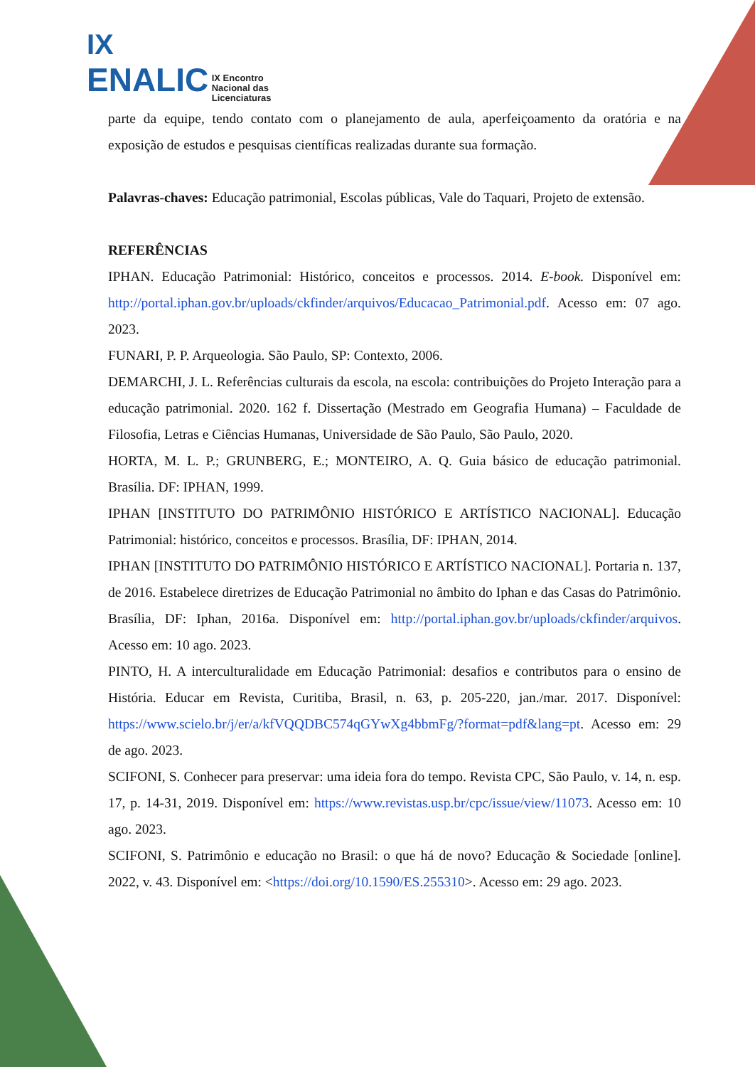IX
ENALIC IX Encontro
Nacional das
Licenciaturas
parte da equipe, tendo contato com o planejamento de aula, aperfeiçoamento da oratória e na exposição de estudos e pesquisas científicas realizadas durante sua formação.
Palavras-chaves: Educação patrimonial, Escolas públicas, Vale do Taquari, Projeto de extensão.
REFERÊNCIAS
IPHAN. Educação Patrimonial: Histórico, conceitos e processos. 2014. E-book. Disponível em: http://portal.iphan.gov.br/uploads/ckfinder/arquivos/Educacao_Patrimonial.pdf. Acesso em: 07 ago. 2023.
FUNARI, P. P. Arqueologia. São Paulo, SP: Contexto, 2006.
DEMARCHI, J. L. Referências culturais da escola, na escola: contribuições do Projeto Interação para a educação patrimonial. 2020. 162 f. Dissertação (Mestrado em Geografia Humana) – Faculdade de Filosofia, Letras e Ciências Humanas, Universidade de São Paulo, São Paulo, 2020.
HORTA, M. L. P.; GRUNBERG, E.; MONTEIRO, A. Q. Guia básico de educação patrimonial. Brasília. DF: IPHAN, 1999.
IPHAN [INSTITUTO DO PATRIMÔNIO HISTÓRICO E ARTÍSTICO NACIONAL]. Educação Patrimonial: histórico, conceitos e processos. Brasília, DF: IPHAN, 2014.
IPHAN [INSTITUTO DO PATRIMÔNIO HISTÓRICO E ARTÍSTICO NACIONAL]. Portaria n. 137, de 2016. Estabelece diretrizes de Educação Patrimonial no âmbito do Iphan e das Casas do Patrimônio. Brasília, DF: Iphan, 2016a. Disponível em: http://portal.iphan.gov.br/uploads/ckfinder/arquivos. Acesso em: 10 ago. 2023.
PINTO, H. A interculturalidade em Educação Patrimonial: desafios e contributos para o ensino de História. Educar em Revista, Curitiba, Brasil, n. 63, p. 205-220, jan./mar. 2017. Disponível: https://www.scielo.br/j/er/a/kfVQQDBC574qGYwXg4bbmFg/?format=pdf&lang=pt. Acesso em: 29 de ago. 2023.
SCIFONI, S. Conhecer para preservar: uma ideia fora do tempo. Revista CPC, São Paulo, v. 14, n. esp. 17, p. 14-31, 2019. Disponível em: https://www.revistas.usp.br/cpc/issue/view/11073. Acesso em: 10 ago. 2023.
SCIFONI, S. Patrimônio e educação no Brasil: o que há de novo? Educação & Sociedade [online]. 2022, v. 43. Disponível em: <https://doi.org/10.1590/ES.255310>. Acesso em: 29 ago. 2023.